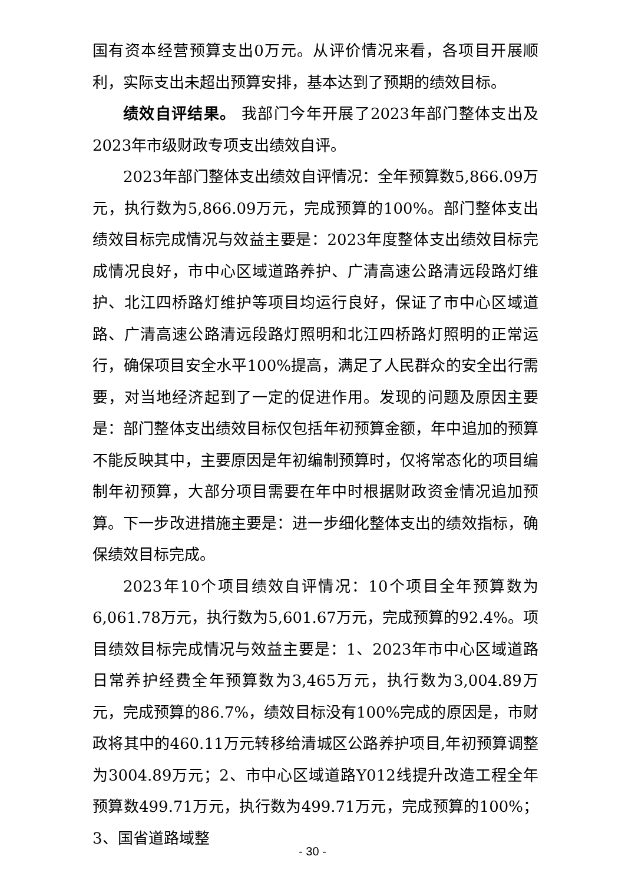国有资本经营预算支出0万元。从评价情况来看，各项目开展顺利，实际支出未超出预算安排，基本达到了预期的绩效目标。
绩效自评结果。 我部门今年开展了2023年部门整体支出及2023年市级财政专项支出绩效自评。
2023年部门整体支出绩效自评情况：全年预算数5,866.09万元，执行数为5,866.09万元，完成预算的100%。部门整体支出绩效目标完成情况与效益主要是：2023年度整体支出绩效目标完成情况良好，市中心区域道路养护、广清高速公路清远段路灯维护、北江四桥路灯维护等项目均运行良好，保证了市中心区域道路、广清高速公路清远段路灯照明和北江四桥路灯照明的正常运行，确保项目安全水平100%提高，满足了人民群众的安全出行需要，对当地经济起到了一定的促进作用。发现的问题及原因主要是：部门整体支出绩效目标仅包括年初预算金额，年中追加的预算不能反映其中，主要原因是年初编制预算时，仅将常态化的项目编制年初预算，大部分项目需要在年中时根据财政资金情况追加预算。下一步改进措施主要是：进一步细化整体支出的绩效指标，确保绩效目标完成。
2023年10个项目绩效自评情况：10个项目全年预算数为6,061.78万元，执行数为5,601.67万元，完成预算的92.4%。项目绩效目标完成情况与效益主要是：1、2023年市中心区域道路日常养护经费全年预算数为3,465万元，执行数为3,004.89万元，完成预算的86.7%，绩效目标没有100%完成的原因是，市财政将其中的460.11万元转移给清城区公路养护项目,年初预算调整为3004.89万元；2、市中心区域道路Y012线提升改造工程全年预算数499.71万元，执行数为499.71万元，完成预算的100%；3、国省道路域整
- 30 -